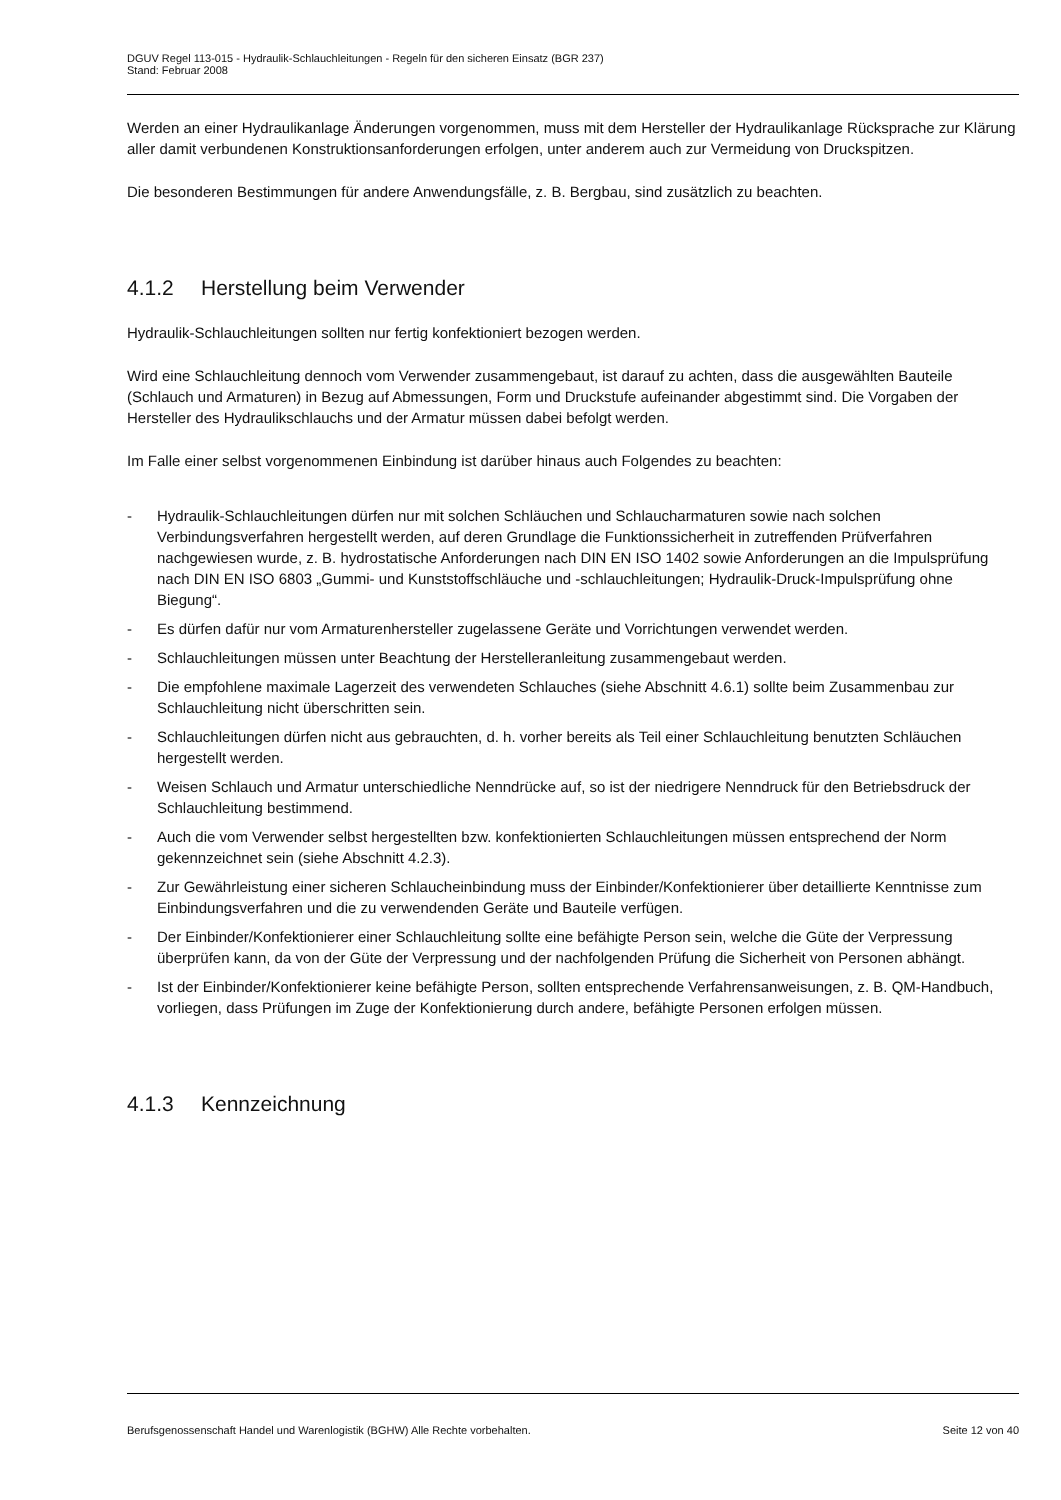DGUV Regel 113-015 - Hydraulik-Schlauchleitungen - Regeln für den sicheren Einsatz (BGR 237)
Stand: Februar 2008
Werden an einer Hydraulikanlage Änderungen vorgenommen, muss mit dem Hersteller der Hydraulikanlage Rücksprache zur Klärung aller damit verbundenen Konstruktionsanforderungen erfolgen, unter anderem auch zur Vermeidung von Druckspitzen.
Die besonderen Bestimmungen für andere Anwendungsfälle, z. B. Bergbau, sind zusätzlich zu beachten.
4.1.2 Herstellung beim Verwender
Hydraulik-Schlauchleitungen sollten nur fertig konfektioniert bezogen werden.
Wird eine Schlauchleitung dennoch vom Verwender zusammengebaut, ist darauf zu achten, dass die ausgewählten Bauteile (Schlauch und Armaturen) in Bezug auf Abmessungen, Form und Druckstufe aufeinander abgestimmt sind. Die Vorgaben der Hersteller des Hydraulikschlauchs und der Armatur müssen dabei befolgt werden.
Im Falle einer selbst vorgenommenen Einbindung ist darüber hinaus auch Folgendes zu beachten:
- Hydraulik-Schlauchleitungen dürfen nur mit solchen Schläuchen und Schlaucharmaturen sowie nach solchen Verbindungsverfahren hergestellt werden, auf deren Grundlage die Funktionssicherheit in zutreffenden Prüfverfahren nachgewiesen wurde, z. B. hydrostatische Anforderungen nach DIN EN ISO 1402 sowie Anforderungen an die Impulsprüfung nach DIN EN ISO 6803 „Gummi- und Kunststoffschläuche und -schlauchleitungen; Hydraulik-Druck-Impulsprüfung ohne Biegung“.
- Es dürfen dafür nur vom Armaturenhersteller zugelassene Geräte und Vorrichtungen verwendet werden.
- Schlauchleitungen müssen unter Beachtung der Herstelleranleitung zusammengebaut werden.
- Die empfohlene maximale Lagerzeit des verwendeten Schlauches (siehe Abschnitt 4.6.1) sollte beim Zusammenbau zur Schlauchleitung nicht überschritten sein.
- Schlauchleitungen dürfen nicht aus gebrauchten, d. h. vorher bereits als Teil einer Schlauchleitung benutzten Schläuchen hergestellt werden.
- Weisen Schlauch und Armatur unterschiedliche Nenndrücke auf, so ist der niedrigere Nenndruck für den Betriebsdruck der Schlauchleitung bestimmend.
- Auch die vom Verwender selbst hergestellten bzw. konfektionierten Schlauchleitungen müssen entsprechend der Norm gekennzeichnet sein (siehe Abschnitt 4.2.3).
- Zur Gewährleistung einer sicheren Schlaucheinbindung muss der Einbinder/Konfektionierer über detaillierte Kenntnisse zum Einbindungsverfahren und die zu verwendenden Geräte und Bauteile verfügen.
- Der Einbinder/Konfektionierer einer Schlauchleitung sollte eine befähigte Person sein, welche die Güte der Verpressung überprüfen kann, da von der Güte der Verpressung und der nachfolgenden Prüfung die Sicherheit von Personen abhängt.
- Ist der Einbinder/Konfektionierer keine befähigte Person, sollten entsprechende Verfahrensanweisungen, z. B. QM-Handbuch, vorliegen, dass Prüfungen im Zuge der Konfektionierung durch andere, befähigte Personen erfolgen müssen.
4.1.3 Kennzeichnung
Berufsgenossenschaft Handel und Warenlogistik (BGHW) Alle Rechte vorbehalten. Seite 12 von 40